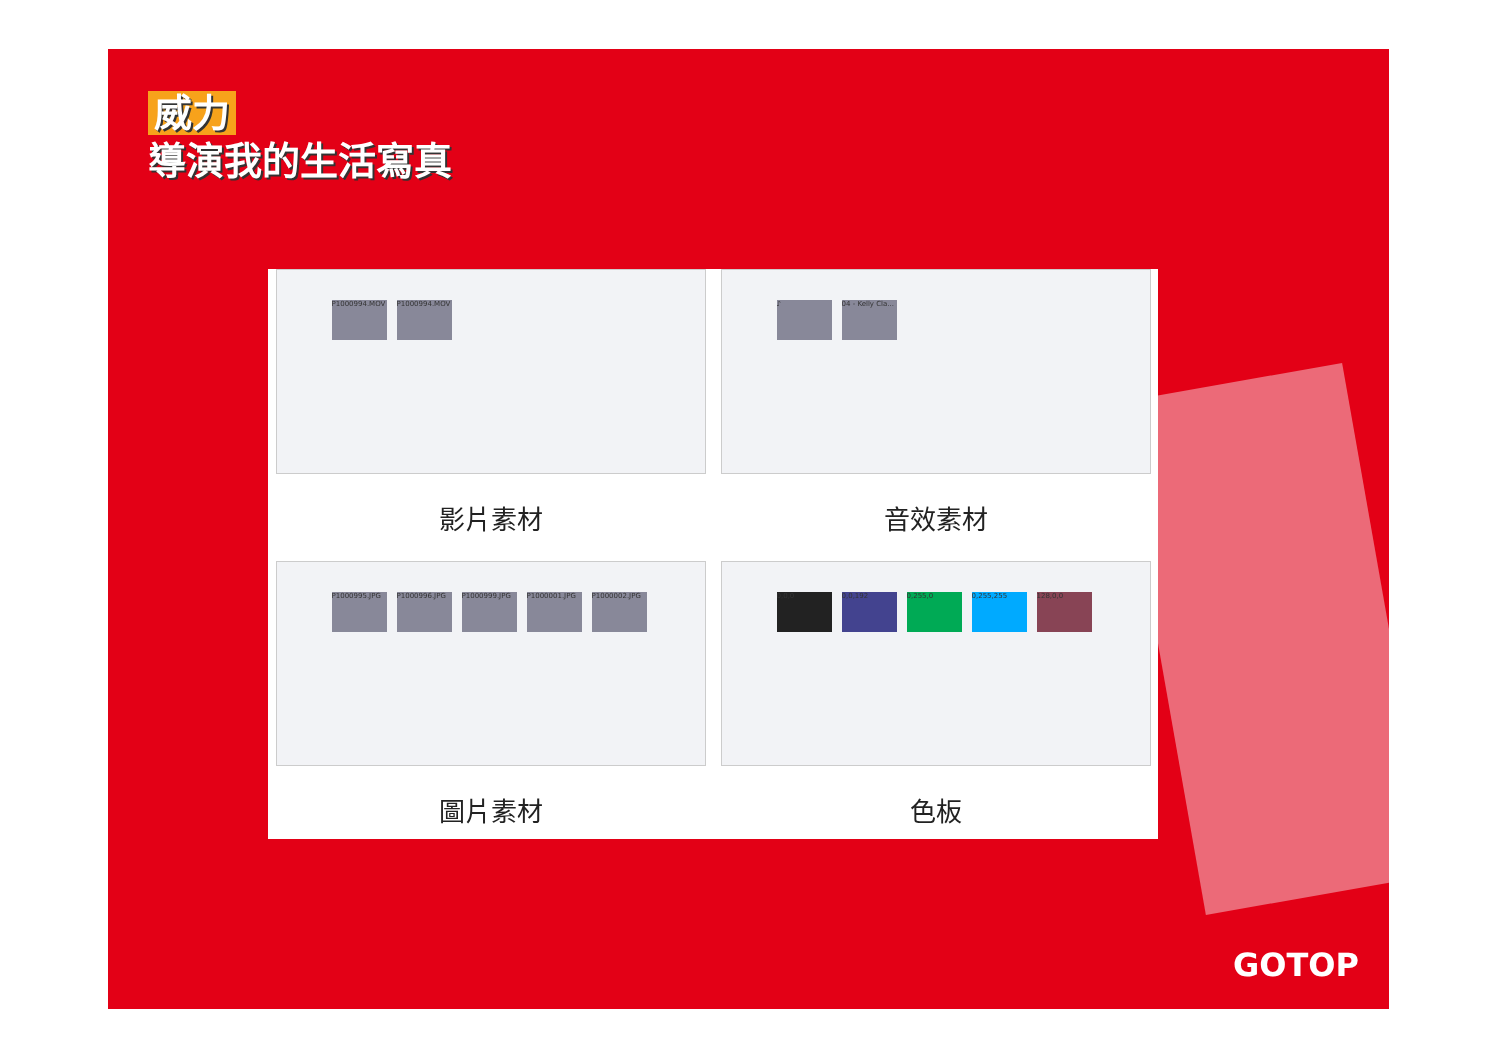威力
導演我的生活寫真
P1000994.MOV
P1000994.MOV
影片素材
♪
04 - Kelly Cla...
音效素材
P1000995.JPG
P1000996.JPG
P1000999.JPG
P1000001.JPG
P1000002.JPG
圖片素材
0,0,0
0,0,192
0,255,0
0,255,255
128,0,0
色板
GOTOP